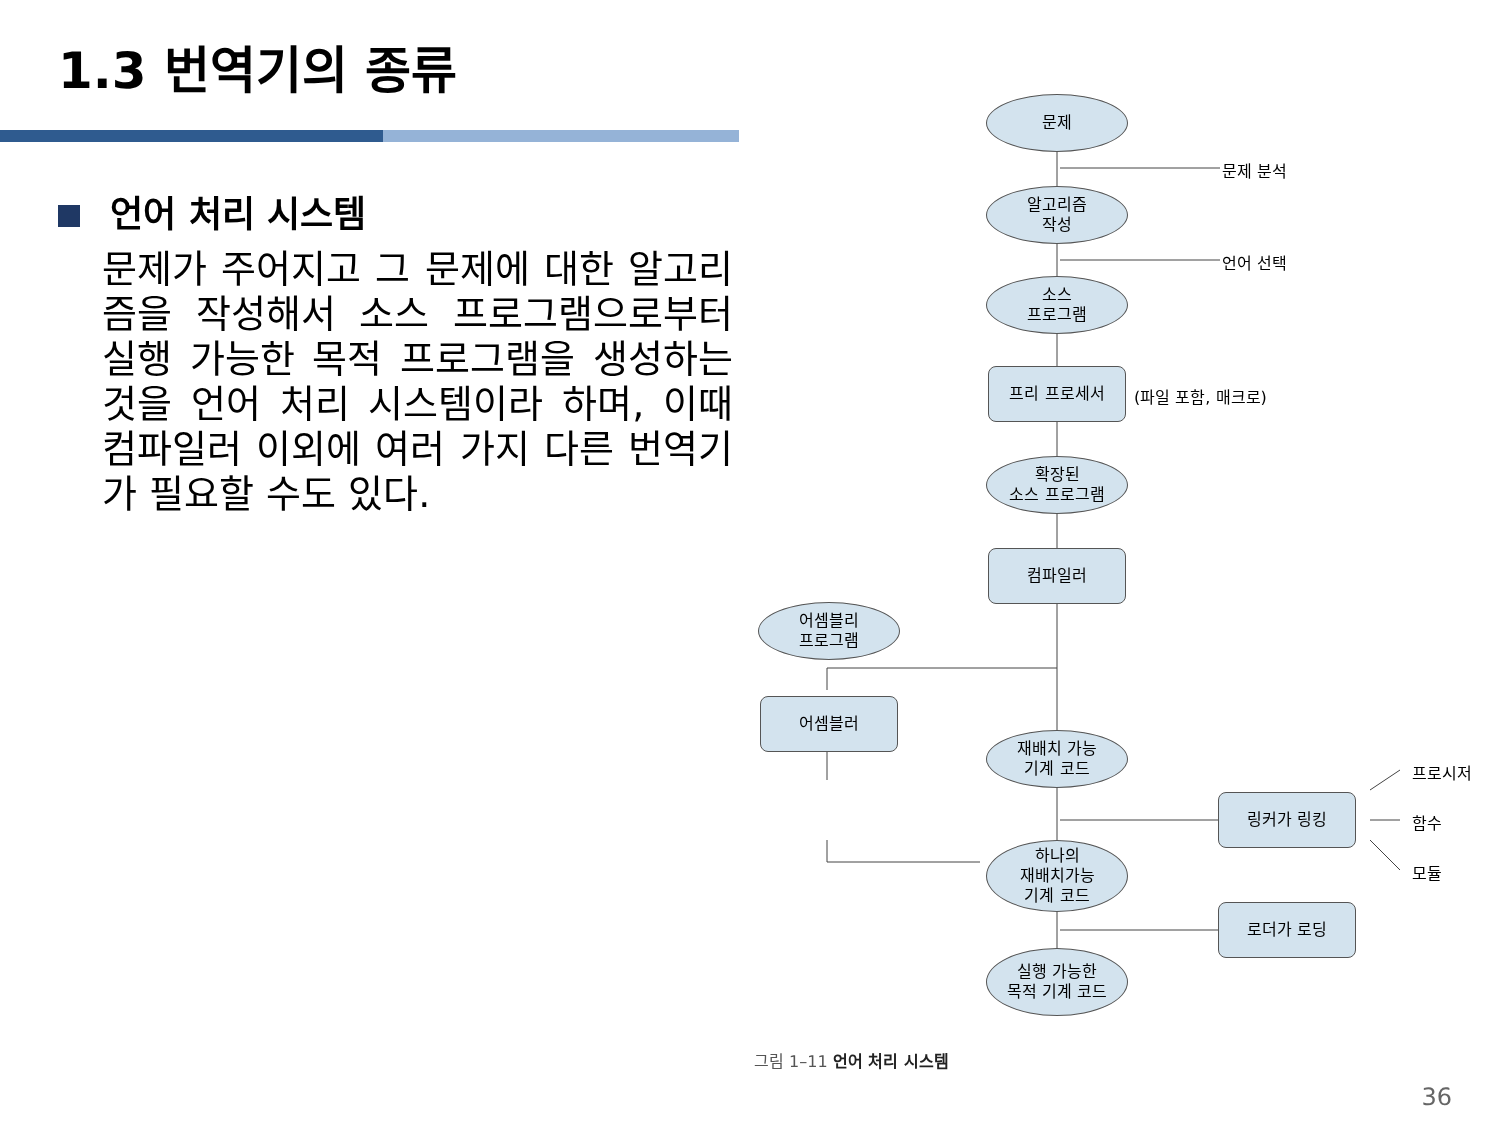1.3 번역기의 종류
언어 처리 시스템
문제가 주어지고 그 문제에 대한 알고리즘을 작성해서 소스 프로그램으로부터 실행 가능한 목적 프로그램을 생성하는 것을 언어 처리 시스템이라 하며, 이때 컴파일러 이외에 여러 가지 다른 번역기가 필요할 수도 있다.
문제
문제 분석
알고리즘
작성
언어 선택
소스
프로그램
프리 프로세서
(파일 포함, 매크로)
확장된
소스 프로그램
컴파일러
어셈블리
프로그램
어셈블러
재배치 가능
기계 코드
링커가 링킹
프로시저
함수
모듈
하나의
재배치가능
기계 코드
로더가 로딩
실행 가능한
목적 기계 코드
그림 1–11 언어 처리 시스템
36